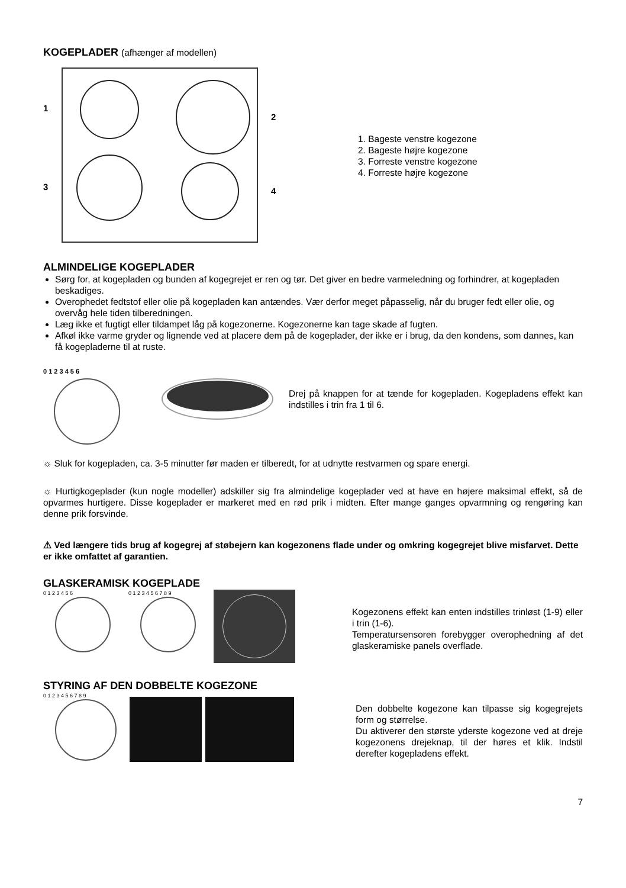KOGEPLADER (afhænger af modellen)
1
2
3
4
1. Bageste venstre kogezone
2. Bageste højre kogezone
3. Forreste venstre kogezone
4. Forreste højre kogezone
ALMINDELIGE KOGEPLADER
Sørg for, at kogepladen og bunden af kogegrejet er ren og tør. Det giver en bedre varmeledning og forhindrer, at kogepladen beskadiges.
Overophedet fedtstof eller olie på kogepladen kan antændes. Vær derfor meget påpasselig, når du bruger fedt eller olie, og overvåg hele tiden tilberedningen.
Læg ikke et fugtigt eller tildampet låg på kogezonerne. Kogezonerne kan tage skade af fugten.
Afkøl ikke varme gryder og lignende ved at placere dem på de kogeplader, der ikke er i brug, da den kondens, som dannes, kan få kogepladerne til at ruste.
0 1 2 3 4 5 6
Drej på knappen for at tænde for kogepladen. Kogepladens effekt kan indstilles i trin fra 1 til 6.
☼ Sluk for kogepladen, ca. 3-5 minutter før maden er tilberedt, for at udnytte restvarmen og spare energi.
☼ Hurtigkogeplader (kun nogle modeller) adskiller sig fra almindelige kogeplader ved at have en højere maksimal effekt, så de opvarmes hurtigere. Disse kogeplader er markeret med en rød prik i midten. Efter mange ganges opvarmning og rengøring kan denne prik forsvinde.
⚠ Ved længere tids brug af kogegrej af støbejern kan kogezonens flade under og omkring kogegrejet blive misfarvet. Dette er ikke omfattet af garantien.
GLASKERAMISK KOGEPLADE
0 1 2 3 4 5 6 0 1 2 3 4 5 6 7 8 9
Kogezonens effekt kan enten indstilles trinløst (1-9) eller i trin (1-6).
Temperatursensoren forebygger overophedning af det glaskeramiske panels overflade.
STYRING AF DEN DOBBELTE KOGEZONE
0 1 2 3 4 5 6 7 8 9
Den dobbelte kogezone kan tilpasse sig kogegrejets form og størrelse.
Du aktiverer den største yderste kogezone ved at dreje kogezonens drejeknap, til der høres et klik. Indstil derefter kogepladens effekt.
7